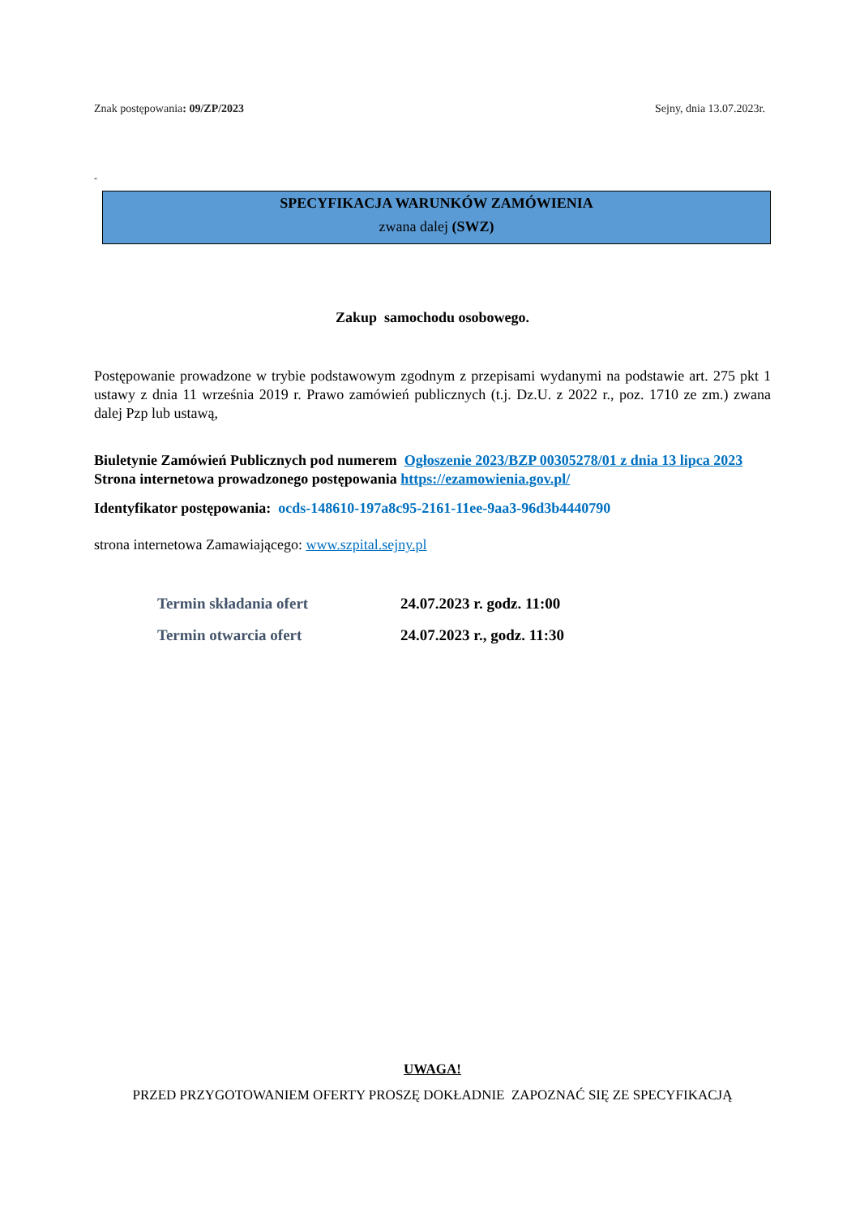Znak postępowania: 09/ZP/2023 Sejny, dnia 13.07.2023r.
-
SPECYFIKACJA WARUNKÓW ZAMÓWIENIA
zwana dalej (SWZ)
Zakup samochodu osobowego.
Postępowanie prowadzone w trybie podstawowym zgodnym z przepisami wydanymi na podstawie art. 275 pkt 1 ustawy z dnia 11 września 2019 r. Prawo zamówień publicznych (t.j. Dz.U. z 2022 r., poz. 1710 ze zm.) zwana dalej Pzp lub ustawą,
Biuletynie Zamówień Publicznych pod numerem Ogłoszenie 2023/BZP 00305278/01 z dnia 13 lipca 2023
Strona internetowa prowadzonego postępowania https://ezamowienia.gov.pl/
Identyfikator postępowania: ocds-148610-197a8c95-2161-11ee-9aa3-96d3b4440790
strona internetowa Zamawiającego: www.szpital.sejny.pl
Termin składania ofert 24.07.2023 r. godz. 11:00
Termin otwarcia ofert 24.07.2023 r., godz. 11:30
UWAGA!
PRZED PRZYGOTOWANIEM OFERTY PROSZĘ DOKŁADNIE ZAPOZNAĆ SIĘ ZE SPECYFIKACJĄ